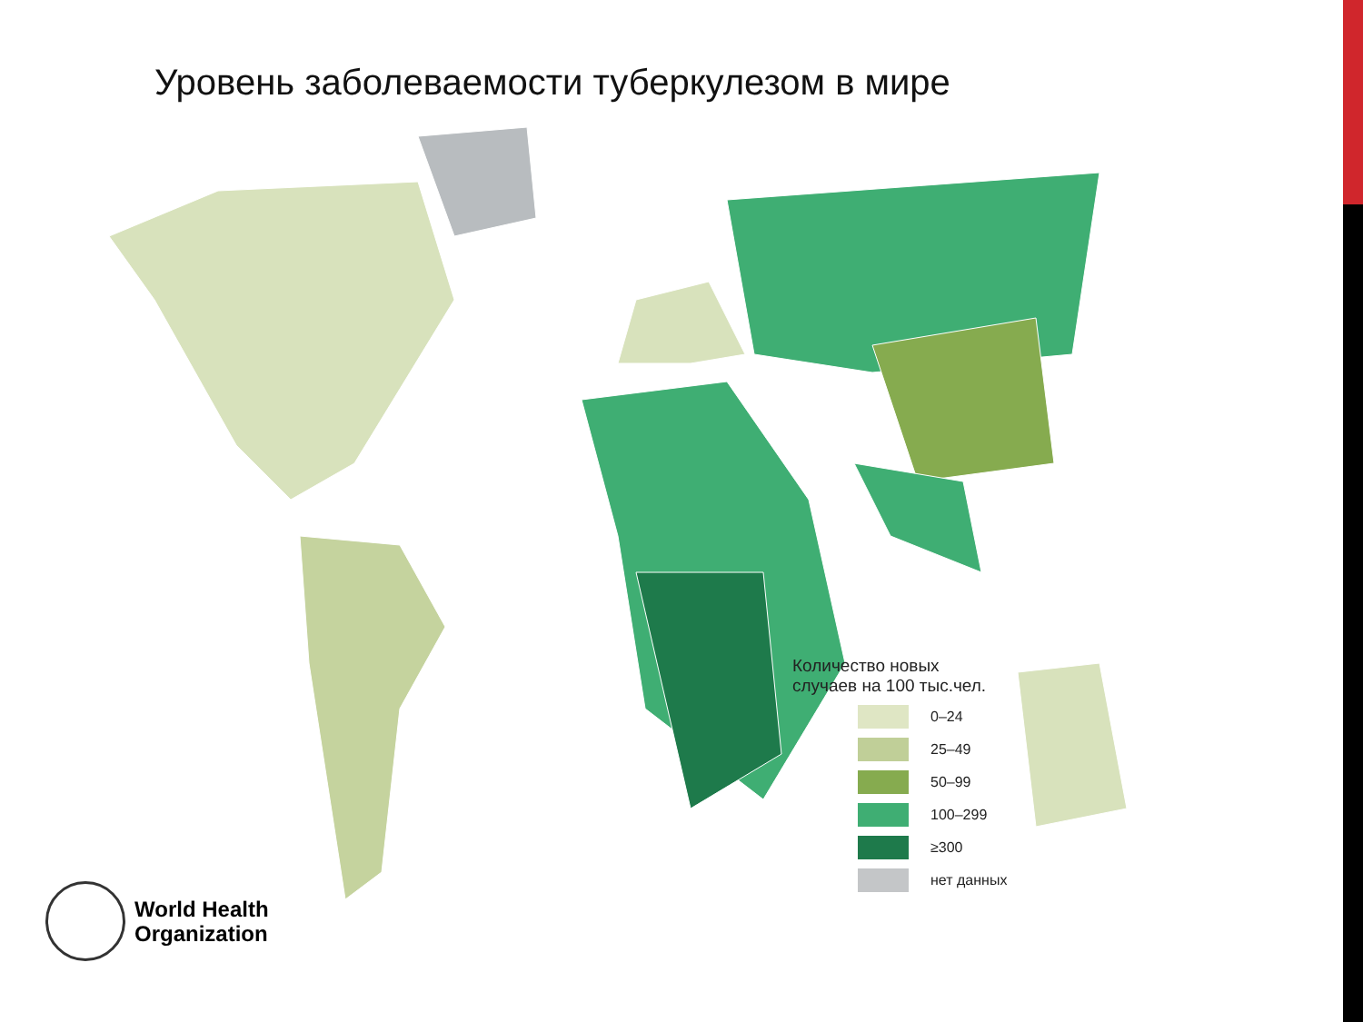Уровень заболеваемости туберкулезом в мире
Количество новых
случаев на 100 тыс.чел.
0–24
25–49
50–99
100–299
≥300
нет данных
World Health
Organization